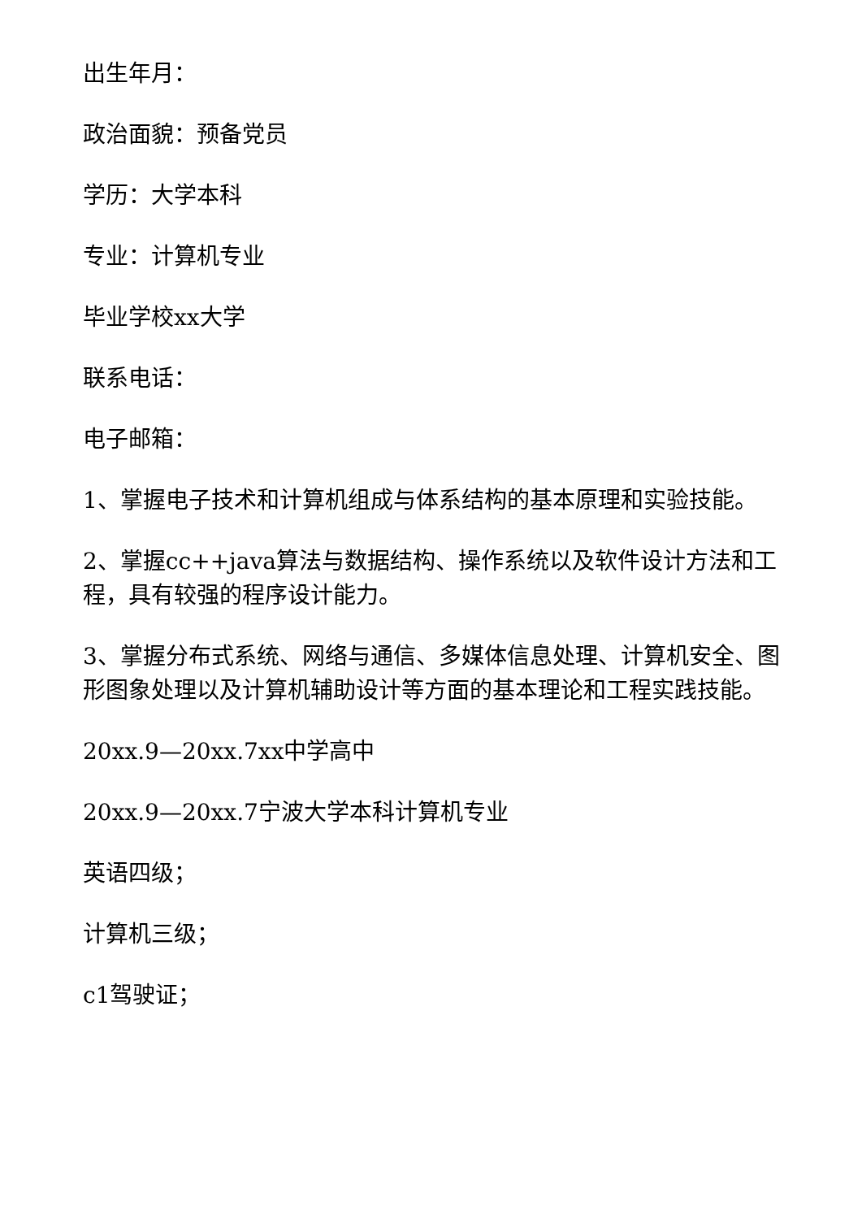出生年月：
政治面貌：预备党员
学历：大学本科
专业：计算机专业
毕业学校xx大学
联系电话：
电子邮箱：
1、掌握电子技术和计算机组成与体系结构的基本原理和实验技能。
2、掌握cc++java算法与数据结构、操作系统以及软件设计方法和工程，具有较强的程序设计能力。
3、掌握分布式系统、网络与通信、多媒体信息处理、计算机安全、图形图象处理以及计算机辅助设计等方面的基本理论和工程实践技能。
20xx.9—20xx.7xx中学高中
20xx.9—20xx.7宁波大学本科计算机专业
英语四级；
计算机三级；
c1驾驶证；